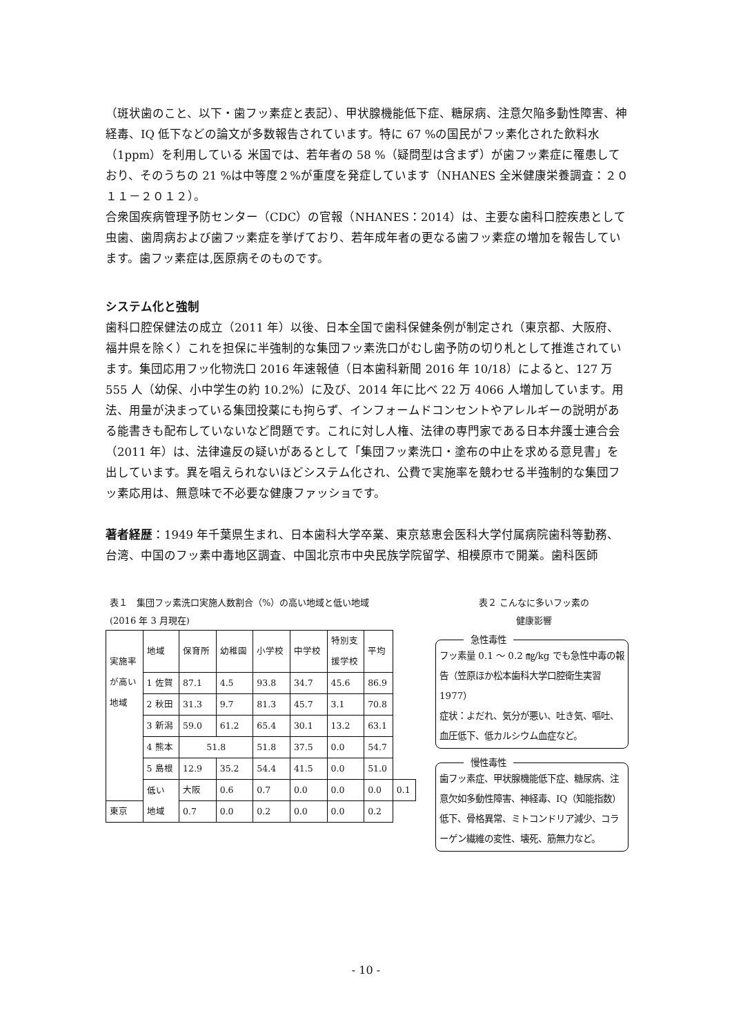（斑状歯のこと、以下・歯フッ素症と表記）、甲状腺機能低下症、糖尿病、注意欠陥多動性障害、神経毒、IQ 低下などの論文が多数報告されています。特に 67 %の国民がフッ素化された飲料水（1ppm）を利用している 米国では、若年者の 58 %（疑問型は含まず）が歯フッ素症に罹患しており、そのうちの 21 %は中等度２%が重度を発症しています（NHANES 全米健康栄養調査：２０１１－２０１２）。
合衆国疾病管理予防センター（CDC）の官報（NHANES：2014）は、主要な歯科口腔疾患として虫歯、歯周病および歯フッ素症を挙げており、若年成年者の更なる歯フッ素症の増加を報告しています。歯フッ素症は,医原病そのものです。
システム化と強制
歯科口腔保健法の成立（2011 年）以後、日本全国で歯科保健条例が制定され（東京都、大阪府、福井県を除く）これを担保に半強制的な集団フッ素洗口がむし歯予防の切り札として推進されています。集団応用フッ化物洗口 2016 年速報値（日本歯科新聞 2016 年 10/18）によると、127 万 555 人（幼保、小中学生の約 10.2%）に及び、2014 年に比べ 22 万 4066 人増加しています。用法、用量が決まっている集団投薬にも拘らず、インフォームドコンセントやアレルギーの説明がある能書きも配布していないなど問題です。これに対し人権、法律の専門家である日本弁護士連合会（2011 年）は、法律違反の疑いがあるとして「集団フッ素洗口・塗布の中止を求める意見書」を出しています。異を唱えられないほどシステム化され、公費で実施率を競わせる半強制的な集団フッ素応用は、無意味で不必要な健康ファッショです。
著者経歴：1949 年千葉県生まれ、日本歯科大学卒業、東京慈恵会医科大学付属病院歯科等勤務、台湾、中国のフッ素中毒地区調査、中国北京市中央民族学院留学、相模原市で開業。歯科医師
表１　集団フッ素洗口実施人数割合（%）の高い地域と低い地域
(2016 年 3 月現在)
| 実施率 が高い 地域 | 地域 | 保育所 | 幼稚園 | 小学校 | 中学校 | 特別支 援学校 | 平均 | |
| | 1 佐賀 | 87.1 | 4.5 | 93.8 | 34.7 | 45.6 | 86.9 | |
| | 2 秋田 | 31.3 | 9.7 | 81.3 | 45.7 | 3.1 | 70.8 | |
| | 3 新潟 | 59.0 | 61.2 | 65.4 | 30.1 | 13.2 | 63.1 | |
| | 4 熊本 | 51.8 | | 51.8 | 37.5 | 0.0 | 54.7 | |
| | 5 島根 | 12.9 | 35.2 | 54.4 | 41.5 | 0.0 | 51.0 | |
| | 低い 地域 | 大阪 | 0.6 | 0.7 | 0.0 | 0.0 | 0.0 | 0.1 |
| 東京 | | 0.7 | 0.0 | 0.2 | 0.0 | 0.0 | 0.2 | |
表２ こんなに多いフッ素の
健康影響
急性毒性
フッ素量 0.1 ～ 0.2 ㎎/kg でも急性中毒の報告（笠原ほか松本歯科大学口腔衛生実習　1977）
症状：よだれ、気分が悪い、吐き気、嘔吐、血圧低下、低カルシウム血症など。
慢性毒性
歯フッ素症、甲状腺機能低下症、糖尿病、注意欠如多動性障害、神経毒、IQ（知能指数）低下、骨格異常、ミトコンドリア減少、コラーゲン繊維の変性、壊死、筋無力など。
- 10 -